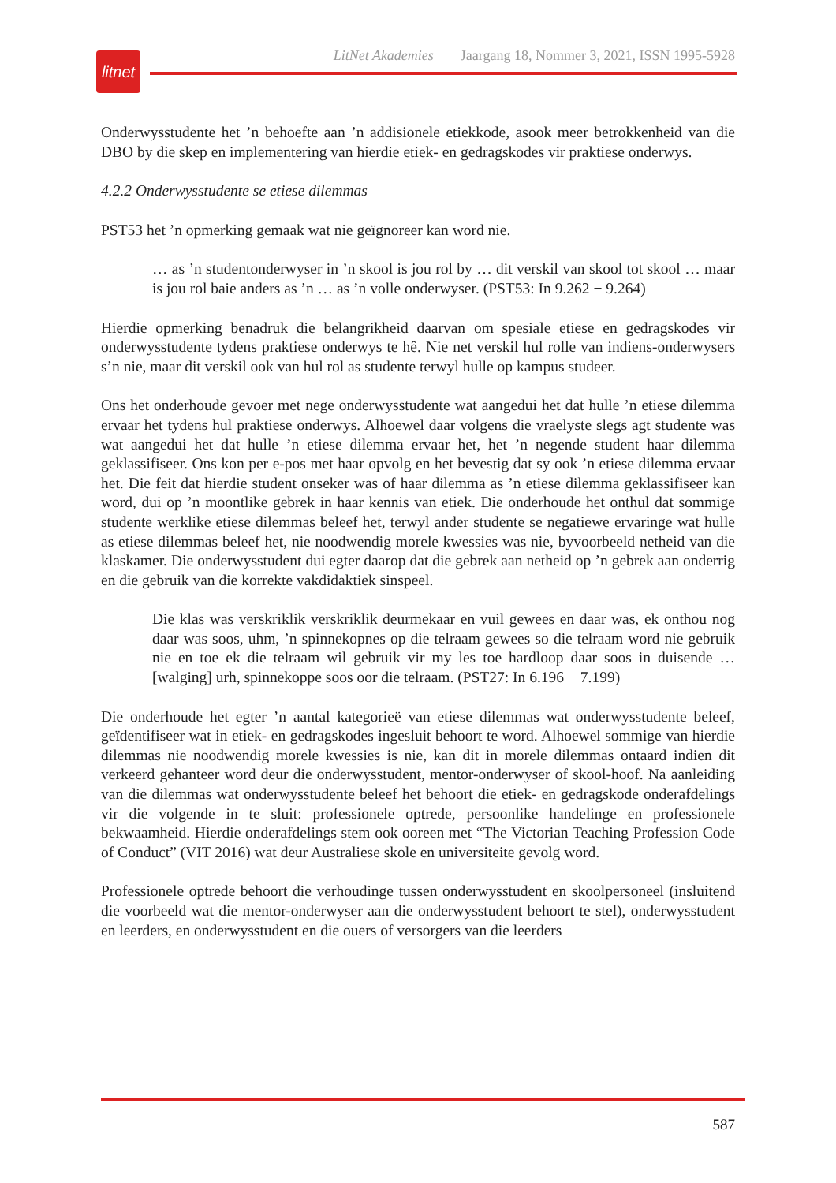LitNet Akademies Jaargang 18, Nommer 3, 2021, ISSN 1995-5928
litnet
Onderwysstudente het ’n behoefte aan ’n addisionele etiekkode, asook meer betrokkenheid van die DBO by die skep en implementering van hierdie etiek- en gedragskodes vir praktiese onderwys.
4.2.2 Onderwysstudente se etiese dilemmas
PST53 het ’n opmerking gemaak wat nie geïgnoreer kan word nie.
… as ’n studentonderwyser in ’n skool is jou rol by … dit verskil van skool tot skool … maar is jou rol baie anders as ’n … as ’n volle onderwyser. (PST53: In 9.262 − 9.264)
Hierdie opmerking benadruk die belangrikheid daarvan om spesiale etiese en gedragskodes vir onderwysstudente tydens praktiese onderwys te hê. Nie net verskil hul rolle van indiens-onderwysers s’n nie, maar dit verskil ook van hul rol as studente terwyl hulle op kampus studeer.
Ons het onderhoude gevoer met nege onderwysstudente wat aangedui het dat hulle ’n etiese dilemma ervaar het tydens hul praktiese onderwys. Alhoewel daar volgens die vraelyste slegs agt studente was wat aangedui het dat hulle ’n etiese dilemma ervaar het, het ’n negende student haar dilemma geklassifiseer. Ons kon per e-pos met haar opvolg en het bevestig dat sy ook ’n etiese dilemma ervaar het. Die feit dat hierdie student onseker was of haar dilemma as ’n etiese dilemma geklassifiseer kan word, dui op ’n moontlike gebrek in haar kennis van etiek. Die onderhoude het onthul dat sommige studente werklike etiese dilemmas beleef het, terwyl ander studente se negatiewe ervaringe wat hulle as etiese dilemmas beleef het, nie noodwendig morele kwessies was nie, byvoorbeeld netheid van die klaskamer. Die onderwysstudent dui egter daarop dat die gebrek aan netheid op ’n gebrek aan onderrig en die gebruik van die korrekte vakdidaktiek sinspeel.
Die klas was verskriklik verskriklik deurmekaar en vuil gewees en daar was, ek onthou nog daar was soos, uhm, ’n spinnekopnes op die telraam gewees so die telraam word nie gebruik nie en toe ek die telraam wil gebruik vir my les toe hardloop daar soos in duisende … [walging] urh, spinnekoppe soos oor die telraam. (PST27: In 6.196 − 7.199)
Die onderhoude het egter ’n aantal kategorieë van etiese dilemmas wat onderwysstudente beleef, geïdentifiseer wat in etiek- en gedragskodes ingesluit behoort te word. Alhoewel sommige van hierdie dilemmas nie noodwendig morele kwessies is nie, kan dit in morele dilemmas ontaard indien dit verkeerd gehanteer word deur die onderwysstudent, mentor-onderwyser of skool-hoof. Na aanleiding van die dilemmas wat onderwysstudente beleef het behoort die etiek- en gedragskode onderafdelings vir die volgende in te sluit: professionele optrede, persoonlike handelinge en professionele bekwaamheid. Hierdie onderafdelings stem ook ooreen met “The Victorian Teaching Profession Code of Conduct” (VIT 2016) wat deur Australiese skole en universiteite gevolg word.
Professionele optrede behoort die verhoudinge tussen onderwysstudent en skoolpersoneel (insluitend die voorbeeld wat die mentor-onderwyser aan die onderwysstudent behoort te stel), onderwysstudent en leerders, en onderwysstudent en die ouers of versorgers van die leerders
587